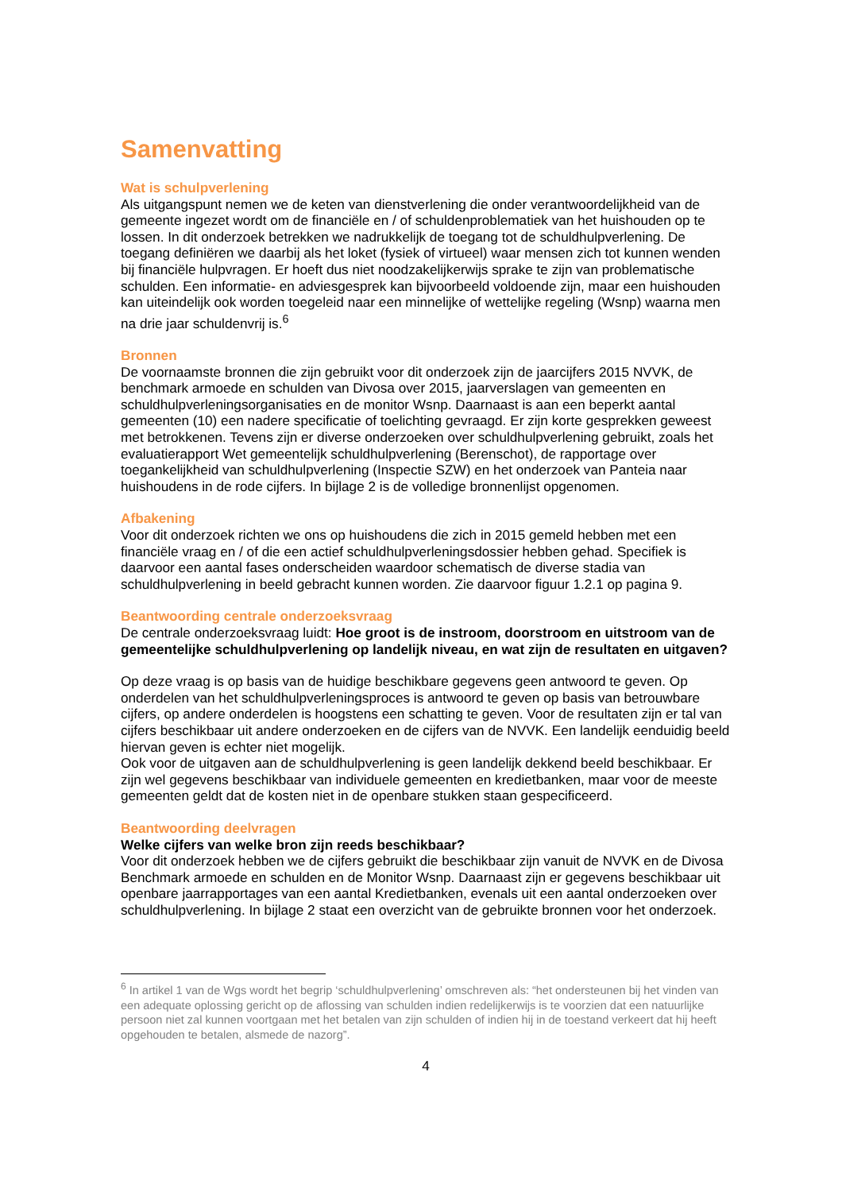Samenvatting
Wat is schulpverlening
Als uitgangspunt nemen we de keten van dienstverlening die onder verantwoordelijkheid van de gemeente ingezet wordt om de financiële en / of schuldenproblematiek van het huishouden op te lossen. In dit onderzoek betrekken we nadrukkelijk de toegang tot de schuldhulpverlening. De toegang definiëren we daarbij als het loket (fysiek of virtueel) waar mensen zich tot kunnen wenden bij financiële hulpvragen. Er hoeft dus niet noodzakelijkerwijs sprake te zijn van problematische schulden. Een informatie- en adviesgesprek kan bijvoorbeeld voldoende zijn, maar een huishouden kan uiteindelijk ook worden toegeleid naar een minnelijke of wettelijke regeling (Wsnp) waarna men na drie jaar schuldenvrij is.<sup>6</sup>
Bronnen
De voornaamste bronnen die zijn gebruikt voor dit onderzoek zijn de jaarcijfers 2015 NVVK, de benchmark armoede en schulden van Divosa over 2015, jaarverslagen van gemeenten en schuldhulpverleningsorganisaties en de monitor Wsnp. Daarnaast is aan een beperkt aantal gemeenten (10) een nadere specificatie of toelichting gevraagd. Er zijn korte gesprekken geweest met betrokkenen. Tevens zijn er diverse onderzoeken over schuldhulpverlening gebruikt, zoals het evaluatierapport Wet gemeentelijk schuldhulpverlening (Berenschot), de rapportage over toegankelijkheid van schuldhulpverlening (Inspectie SZW) en het onderzoek van Panteia naar huishoudens in de rode cijfers. In bijlage 2 is de volledige bronnenlijst opgenomen.
Afbakening
Voor dit onderzoek richten we ons op huishoudens die zich in 2015 gemeld hebben met een financiële vraag en / of die een actief schuldhulpverleningsdossier hebben gehad. Specifiek is daarvoor een aantal fases onderscheiden waardoor schematisch de diverse stadia van schuldhulpverlening in beeld gebracht kunnen worden. Zie daarvoor figuur 1.2.1 op pagina 9.
Beantwoording centrale onderzoeksvraag
De centrale onderzoeksvraag luidt: Hoe groot is de instroom, doorstroom en uitstroom van de gemeentelijke schuldhulpverlening op landelijk niveau, en wat zijn de resultaten en uitgaven?
Op deze vraag is op basis van de huidige beschikbare gegevens geen antwoord te geven. Op onderdelen van het schuldhulpverleningsproces is antwoord te geven op basis van betrouwbare cijfers, op andere onderdelen is hoogstens een schatting te geven. Voor de resultaten zijn er tal van cijfers beschikbaar uit andere onderzoeken en de cijfers van de NVVK. Een landelijk eenduidig beeld hiervan geven is echter niet mogelijk.
Ook voor de uitgaven aan de schuldhulpverlening is geen landelijk dekkend beeld beschikbaar. Er zijn wel gegevens beschikbaar van individuele gemeenten en kredietbanken, maar voor de meeste gemeenten geldt dat de kosten niet in de openbare stukken staan gespecificeerd.
Beantwoording deelvragen
Welke cijfers van welke bron zijn reeds beschikbaar?
Voor dit onderzoek hebben we de cijfers gebruikt die beschikbaar zijn vanuit de NVVK en de Divosa Benchmark armoede en schulden en de Monitor Wsnp. Daarnaast zijn er gegevens beschikbaar uit openbare jaarrapportages van een aantal Kredietbanken, evenals uit een aantal onderzoeken over schuldhulpverlening. In bijlage 2 staat een overzicht van de gebruikte bronnen voor het onderzoek.
<sup>6</sup> In artikel 1 van de Wgs wordt het begrip ‘schuldhulpverlening’ omschreven als: “het ondersteunen bij het vinden van een adequate oplossing gericht op de aflossing van schulden indien redelijkerwijs is te voorzien dat een natuurlijke persoon niet zal kunnen voortgaan met het betalen van zijn schulden of indien hij in de toestand verkeert dat hij heeft opgehouden te betalen, alsmede de nazorg”.
4